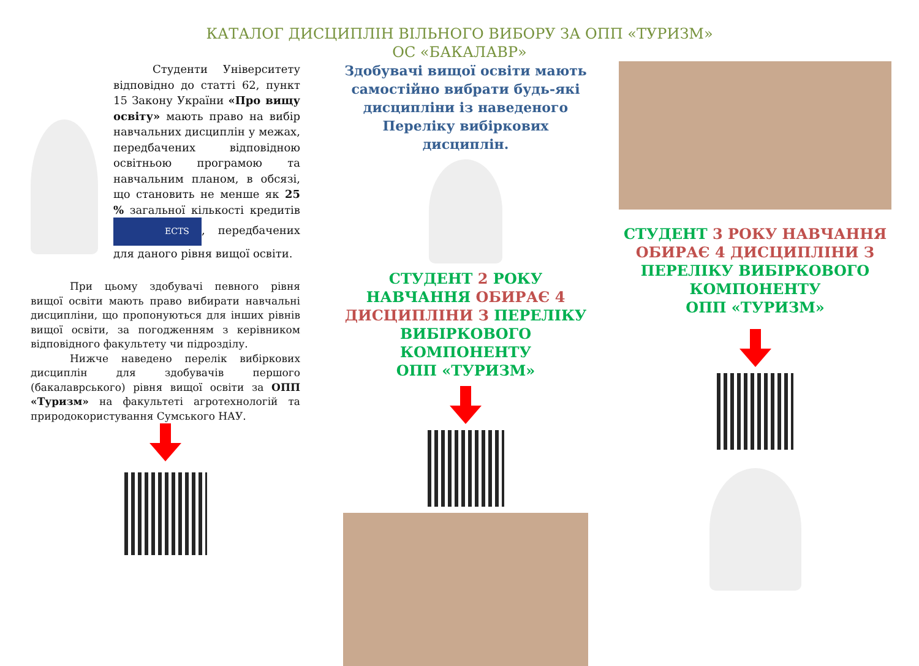КАТАЛОГ ДИСЦИПЛІН ВІЛЬНОГО ВИБОРУ ЗА ОПП «ТУРИЗМ»
ОС «БАКАЛАВР»
Студенти Університету відповідно до статті 62, пункт 15 Закону України «Про вищу освіту» мають право на вибір навчальних дисциплін у межах, передбачених відповідною освітньою програмою та навчальним планом, в обсязі, що становить не менше як 25 % загальної кількості кредитів ECTS, передбачених для даного рівня вищої освіти.
При цьому здобувачі певного рівня вищої освіти мають право вибирати навчальні дисципліни, що пропонуються для інших рівнів вищої освіти, за погодженням з керівником відповідного факультету чи підрозділу.
Нижче наведено перелік вибіркових дисциплін для здобувачів першого (бакалаврського) рівня вищої освіти за ОПП «Туризм» на факультеті агротехнологій та природокористування Сумського НАУ.
Здобувачі вищої освіти мають самостійно вибрати будь-які дисципліни із наведеного Переліку вибіркових дисциплін.
СТУДЕНТ 2 РОКУ НАВЧАННЯ ОБИРАЄ 4 ДИСЦИПЛІНИ З ПЕРЕЛІКУ ВИБІРКОВОГО КОМПОНЕНТУ
ОПП «ТУРИЗМ»
СТУДЕНТ 3 РОКУ НАВЧАННЯ ОБИРАЄ 4 ДИСЦИПЛІНИ З ПЕРЕЛІКУ ВИБІРКОВОГО КОМПОНЕНТУ
ОПП «ТУРИЗМ»